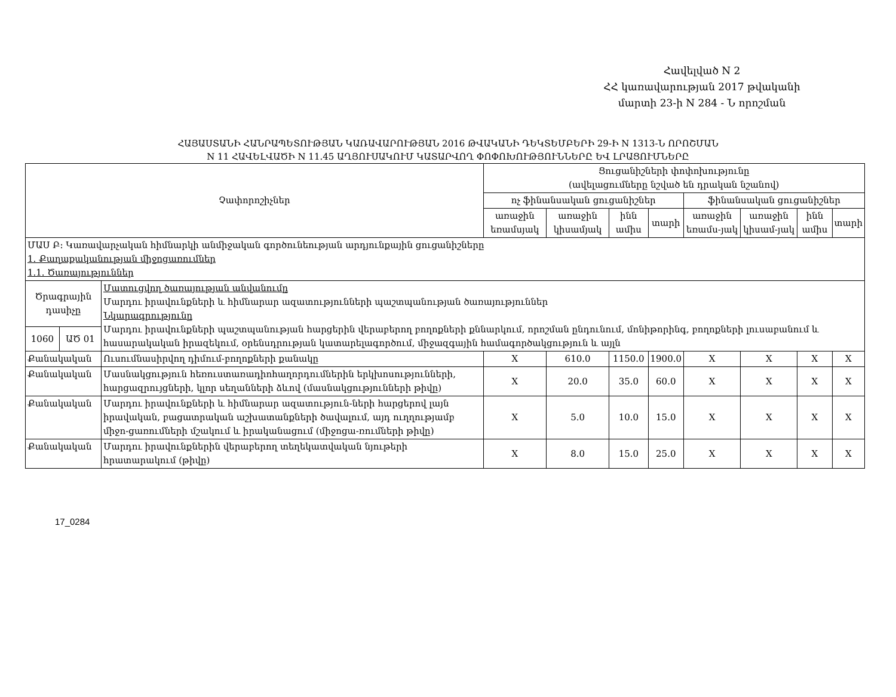Հավելված N 2
ՀՀ կառավարության 2017 թվականի
մարտի 23-ի N 284 - Ն որոշման
ՀԱՅԱՍՏԱՆԻ ՀԱՆՐԱՊԵՏՈՒԹՅԱՆ ԿԱՌԱՎԱՐՈՒԹՅԱՆ 2016 ԹՎԱԿԱՆԻ ԴԵԿՏԵՄԲԵՐԻ 29-Ի N 1313-Ն ՈՐՈՇՄԱՆ
N 11 ՀԱՎԵԼՎԱԾԻ N 11.45 ԱՂՅՈՒՍԱԿՈՒՄ ԿԱՏԱՐՎՈՂ ՓՈՓՈԽՈՒԹՅՈՒՆՆԵՐԸ ԵՎ ԼՐԱՑՈՒՄՆԵՐԸ
| Չափորոշիչներ | | | Ցուցանիշների փոփոխությունը (ավելացումները նշված են դրական նշանով) | | | | | | | |
| --- | --- | --- | --- | --- | --- | --- | --- | --- | --- | --- |
| | | | ոչ ֆինանսական ցուցանիշներ | | | | ֆինանսական ցուցանիշներ | | | |
| | | | առաջին եռամսյակ | առաջին կիսամյակ | ինն ամիս | տարի | առաջին եռամս-յակ | առաջին կիսամ-յակ | ինն ամիս | տարի |
| ՄԱՍ Բ: Կառավարչական հիմնարկի անմիջական գործունեության արդյունքային ցուցանիշները 1. Քաղաքականության միջոցառումներ 1.1. Ծառայություններ | | | | | | | | | | |
| Ծրագրային դասիչը | | Մատուցվող ծառայության անվանումը Մարդու իրավունքների և հիմնարար ազատությունների պաշտպանության ծառայություններ Նկարագրությունը Մարդու իրավունքների պաշտպանության հարցերին վերաբերող բողոքների քննարկում, որոշման ընդունում, մոնիթորինգ, բողոքների լուսաբանում և հասարակական իրազեկում, օրենսդրության կատարելագործում, միջազգային համագործակցություն և այլն | | | | | | | | |
| 1060 | ԱԾ 01 | | | | | | | | | |
| Քանակական | | Ուսումնասիրվող դիմում-բողոքների քանակը | X | 610.0 | 1150.0 | 1900.0 | X | X | X | X |
| Քանակական | | Մասնակցություն հեռուստառադիոհաղորդումներին երկխոսությունների, հարցազրույցների, կլոր սեղանների ձևով (մասնակցությունների թիվը) | X | 20.0 | 35.0 | 60.0 | X | X | X | X |
| Քանակական | | Մարդու իրավունքների և հիմնարար ազատություն-ների հարցերով լայն իրավական, բացատրական աշխատանքների ծավալում, այդ ուղղությամբ միջո-ցառումների մշակում և իրականացում (միջոցա-ռումների թիվը) | X | 5.0 | 10.0 | 15.0 | X | X | X | X |
| Քանակական | | Մարդու իրավունքներին վերաբերող տեղեկատվական նյութերի հրատարակում (թիվը) | X | 8.0 | 15.0 | 25.0 | X | X | X | X |
17_0284